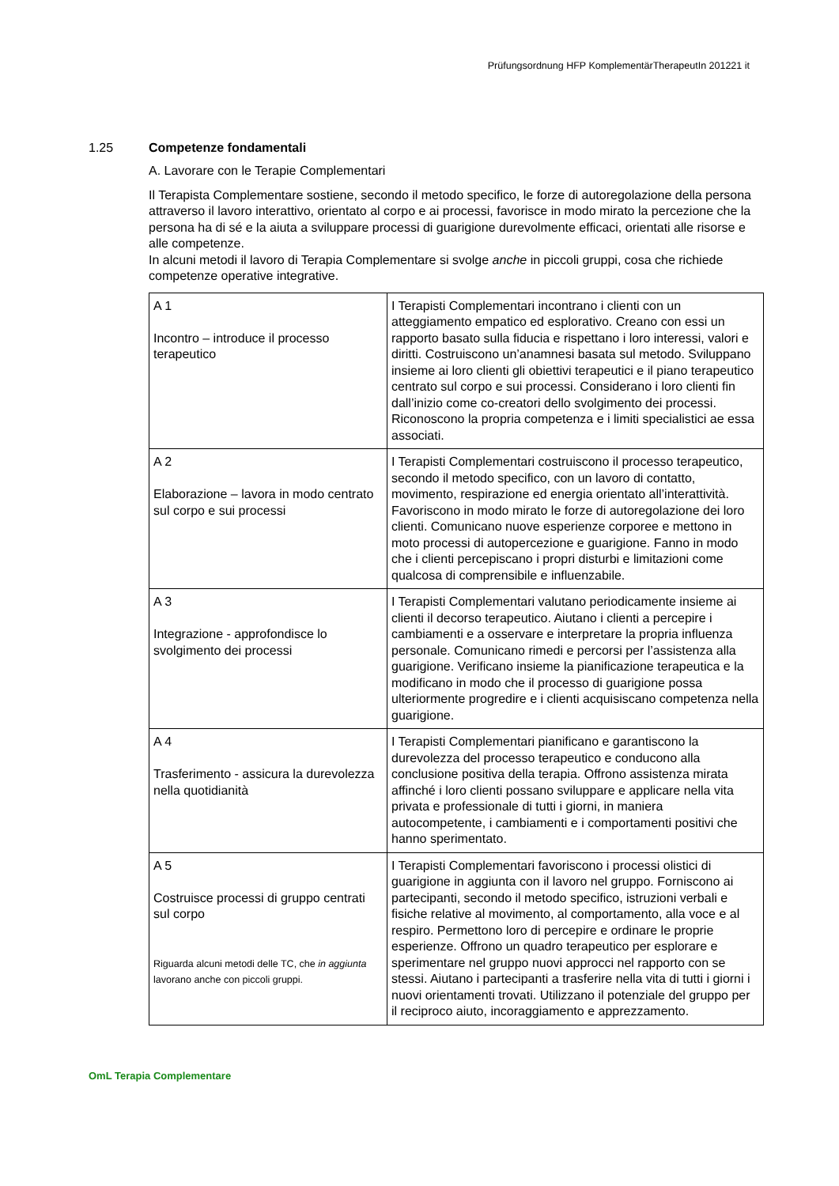Prüfungsordnung HFP KomplementärTherapeutIn 201221 it
1.25 Competenze fondamentali
A. Lavorare con le Terapie Complementari
Il Terapista Complementare sostiene, secondo il metodo specifico, le forze di autoregolazione della persona attraverso il lavoro interattivo, orientato al corpo e ai processi, favorisce in modo mirato la percezione che la persona ha di sé e la aiuta a sviluppare processi di guarigione durevolmente efficaci, orientati alle risorse e alle competenze.
In alcuni metodi il lavoro di Terapia Complementare si svolge anche in piccoli gruppi, cosa che richiede competenze operative integrative.
| A 1 Incontro – introduce il processo terapeutico | I Terapisti Complementari incontrano i clienti con un atteggiamento empatico ed esplorativo. Creano con essi un rapporto basato sulla fiducia e rispettano i loro interessi, valori e diritti. Costruiscono un’anamnesi basata sul metodo. Sviluppano insieme ai loro clienti gli obiettivi terapeutici e il piano terapeutico centrato sul corpo e sui processi. Considerano i loro clienti fin dall’inizio come co-creatori dello svolgimento dei processi. Riconoscono la propria competenza e i limiti specialistici ae essa associati. |
| A 2 Elaborazione – lavora in modo centrato sul corpo e sui processi | I Terapisti Complementari costruiscono il processo terapeutico, secondo il metodo specifico, con un lavoro di contatto, movimento, respirazione ed energia orientato all’interattività. Favoriscono in modo mirato le forze di autoregolazione dei loro clienti. Comunicano nuove esperienze corporee e mettono in moto processi di autopercezione e guarigione. Fanno in modo che i clienti percepiscano i propri disturbi e limitazioni come qualcosa di comprensibile e influenzabile. |
| A 3 Integrazione - approfondisce lo svolgimento dei processi | I Terapisti Complementari valutano periodicamente insieme ai clienti il decorso terapeutico. Aiutano i clienti a percepire i cambiamenti e a osservare e interpretare la propria influenza personale. Comunicano rimedi e percorsi per l’assistenza alla guarigione. Verificano insieme la pianificazione terapeutica e la modificano in modo che il processo di guarigione possa ulteriormente progredire e i clienti acquisiscano competenza nella guarigione. |
| A 4 Trasferimento - assicura la durevolezza nella quotidianità | I Terapisti Complementari pianificano e garantiscono la durevolezza del processo terapeutico e conducono alla conclusione positiva della terapia. Offrono assistenza mirata affinché i loro clienti possano sviluppare e applicare nella vita privata e professionale di tutti i giorni, in maniera autocompetente, i cambiamenti e i comportamenti positivi che hanno sperimentato. |
| A 5 Costruisce processi di gruppo centrati sul corpo Riguarda alcuni metodi delle TC, che in aggiunta lavorano anche con piccoli gruppi. | I Terapisti Complementari favoriscono i processi olistici di guarigione in aggiunta con il lavoro nel gruppo. Forniscono ai partecipanti, secondo il metodo specifico, istruzioni verbali e fisiche relative al movimento, al comportamento, alla voce e al respiro. Permettono loro di percepire e ordinare le proprie esperienze. Offrono un quadro terapeutico per esplorare e sperimentare nel gruppo nuovi approcci nel rapporto con se stessi. Aiutano i partecipanti a trasferire nella vita di tutti i giorni i nuovi orientamenti trovati. Utilizzano il potenziale del gruppo per il reciproco aiuto, incoraggiamento e apprezzamento. |
OmL Terapia Complementare